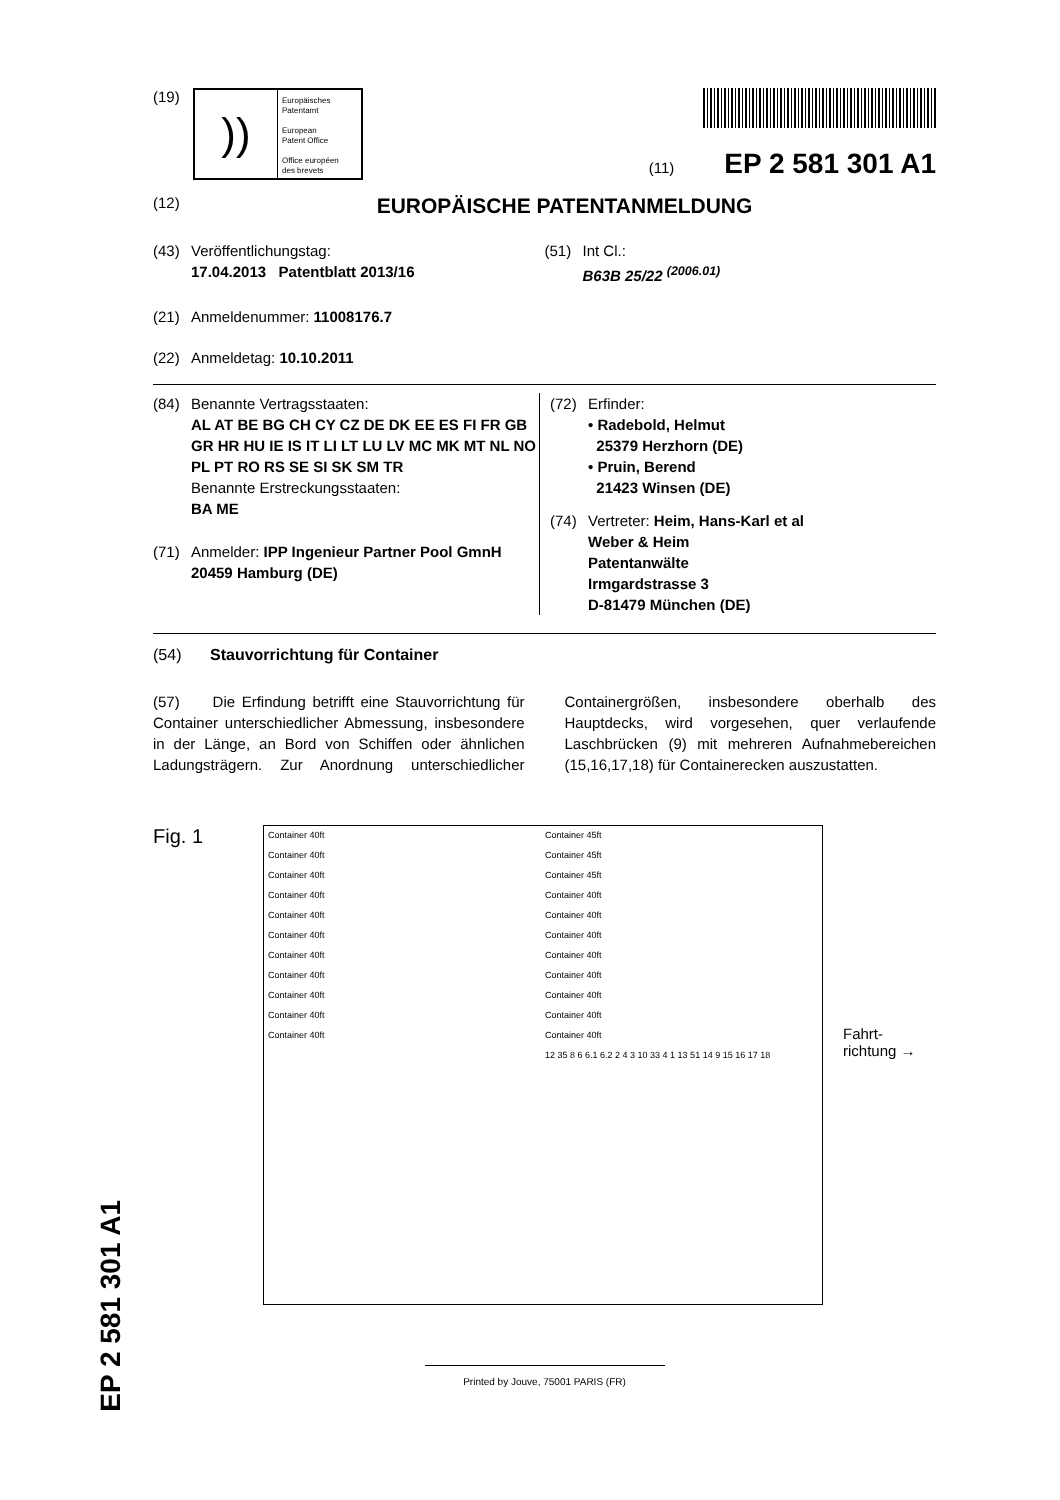(19)
))
Europäisches
Patentamt
European
Patent Office
Office européen
des brevets
(11) EP 2 581 301 A1
(12)
EUROPÄISCHE PATENTANMELDUNG
(43) Veröffentlichungstag:
17.04.2013 Patentblatt 2013/16
(51) Int Cl.:
B63B 25/22 <sup>(2006.01)</sup>
(21) Anmeldenummer: 11008176.7
(22) Anmeldetag: 10.10.2011
(84) Benannte Vertragsstaaten:
AL AT BE BG CH CY CZ DE DK EE ES FI FR GB GR HR HU IE IS IT LI LT LU LV MC MK MT NL NO PL PT RO RS SE SI SK SM TR
Benannte Erstreckungsstaaten:
BA ME
(71) Anmelder: IPP Ingenieur Partner Pool GmnH
20459 Hamburg (DE)
(72) Erfinder:
• Radebold, Helmut
25379 Herzhorn (DE)
• Pruin, Berend
21423 Winsen (DE)
(74) Vertreter: Heim, Hans-Karl et al
Weber & Heim
Patentanwälte
Irmgardstrasse 3
D-81479 München (DE)
(54) Stauvorrichtung für Container
(57) Die Erfindung betrifft eine Stauvorrichtung für Container unterschiedlicher Abmessung, insbesondere in der Länge, an Bord von Schiffen oder ähnlichen Ladungsträgern. Zur Anordnung unterschiedlicher Containergrößen, insbesondere oberhalb des Hauptdecks, wird vorgesehen, quer verlaufende Laschbrücken (9) mit mehreren Aufnahmebereichen (15,16,17,18) für Containerecken auszustatten.
Fig. 1
Container 40ft
Container 40ft
Container 40ft
Container 40ft
Container 40ft
Container 40ft
Container 40ft
Container 40ft
Container 40ft
Container 40ft
Container 40ft
Container 45ft
Container 45ft
Container 45ft
Container 40ft
Container 40ft
Container 40ft
Container 40ft
Container 40ft
Container 40ft
Container 40ft
Container 40ft
12 35 8 6 6.1 6.2 2 4 3 10 33 4 1 13 51 14 9 15 16 17 18
Fahrt-
richtung →
Printed by Jouve, 75001 PARIS (FR)
EP 2 581 301 A1